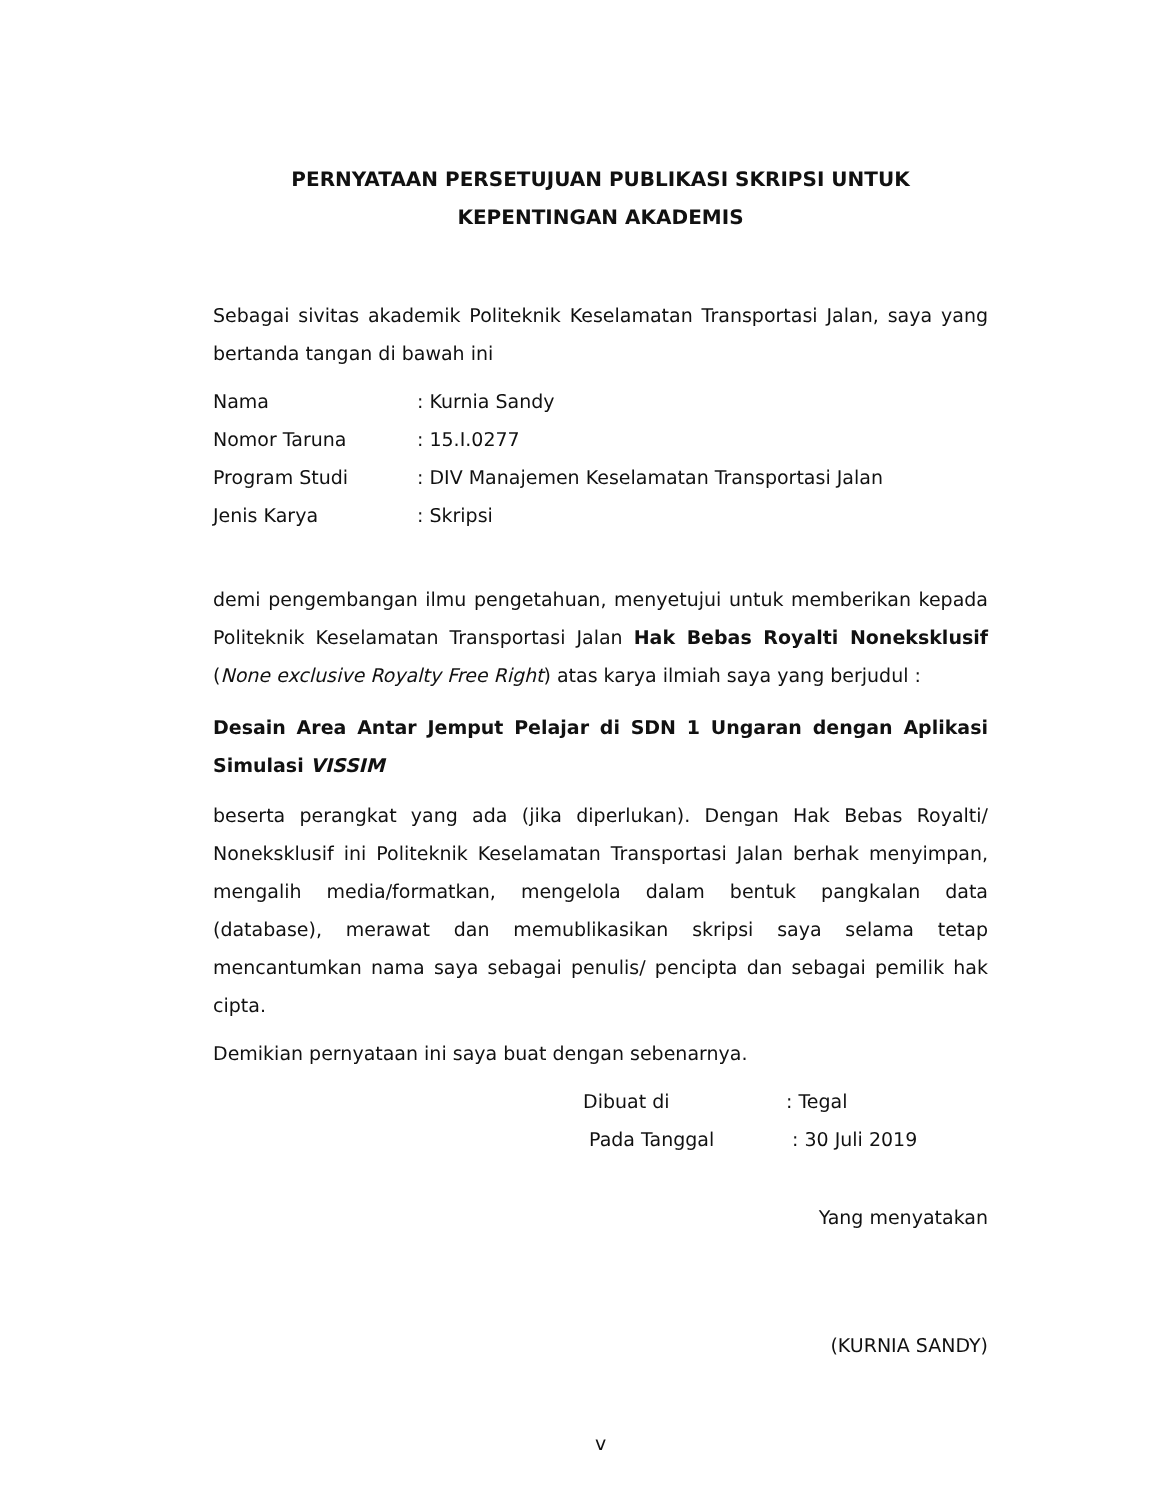PERNYATAAN PERSETUJUAN PUBLIKASI SKRIPSI UNTUK
KEPENTINGAN AKADEMIS
Sebagai sivitas akademik Politeknik Keselamatan Transportasi Jalan, saya yang bertanda tangan di bawah ini
Nama: Kurnia Sandy
Nomor Taruna: 15.I.0277
Program Studi: DIV Manajemen Keselamatan Transportasi Jalan
Jenis Karya: Skripsi
demi pengembangan ilmu pengetahuan, menyetujui untuk memberikan kepada Politeknik Keselamatan Transportasi Jalan Hak Bebas Royalti Noneksklusif (None exclusive Royalty Free Right) atas karya ilmiah saya yang berjudul :
Desain Area Antar Jemput Pelajar di SDN 1 Ungaran dengan Aplikasi Simulasi VISSIM
beserta perangkat yang ada (jika diperlukan). Dengan Hak Bebas Royalti/ Noneksklusif ini Politeknik Keselamatan Transportasi Jalan berhak menyimpan, mengalih media/formatkan, mengelola dalam bentuk pangkalan data (database), merawat dan memublikasikan skripsi saya selama tetap mencantumkan nama saya sebagai penulis/ pencipta dan sebagai pemilik hak cipta.
Demikian pernyataan ini saya buat dengan sebenarnya.
Dibuat di: Tegal
Pada Tanggal : 30 Juli 2019
Yang menyatakan
(KURNIA SANDY)
v